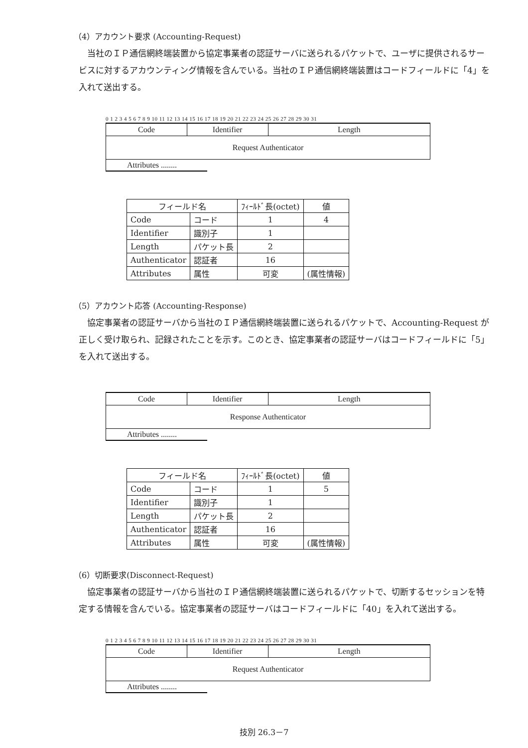（4）アカウント要求 (Accounting-Request)
当社のＩＰ通信網終端装置から協定事業者の認証サーバに送られるパケットで、ユーザに提供されるサービスに対するアカウンティング情報を含んでいる。当社のＩＰ通信網終端装置はコードフィールドに「4」を入れて送出する。
0 1 2 3 4 5 6 7 8 9 10 11 12 13 14 15 16 17 18 19 20 21 22 23 24 25 26 27 28 29 30 31
| Code | Identifier | Length |
| Request Authenticator | | |
Attributes ........
| フィールド名 | | ﾌｨｰﾙﾄﾞ長(octet) | 値 |
| --- | --- | --- | --- |
| Code | コード | 1 | 4 |
| Identifier | 識別子 | 1 | |
| Length | パケット長 | 2 | |
| Authenticator | 認証者 | 16 | |
| Attributes | 属性 | 可変 | (属性情報) |
（5）アカウント応答 (Accounting-Response)
協定事業者の認証サーバから当社のＩＰ通信網終端装置に送られるパケットで、Accounting-Request が正しく受け取られ、記録されたことを示す。このとき、協定事業者の認証サーバはコードフィールドに「5」を入れて送出する。
| Code | Identifier | Length |
| Response Authenticator | | |
Attributes ........
| フィールド名 | | ﾌｨｰﾙﾄﾞ長(octet) | 値 |
| --- | --- | --- | --- |
| Code | コード | 1 | 5 |
| Identifier | 識別子 | 1 | |
| Length | パケット長 | 2 | |
| Authenticator | 認証者 | 16 | |
| Attributes | 属性 | 可変 | (属性情報) |
（6）切断要求(Disconnect-Request)
協定事業者の認証サーバから当社のＩＰ通信網終端装置に送られるパケットで、切断するセッションを特定する情報を含んでいる。協定事業者の認証サーバはコードフィールドに「40」を入れて送出する。
0 1 2 3 4 5 6 7 8 9 10 11 12 13 14 15 16 17 18 19 20 21 22 23 24 25 26 27 28 29 30 31
| Code | Identifier | Length |
| Request Authenticator | | |
Attributes ........
技別 26.3－7